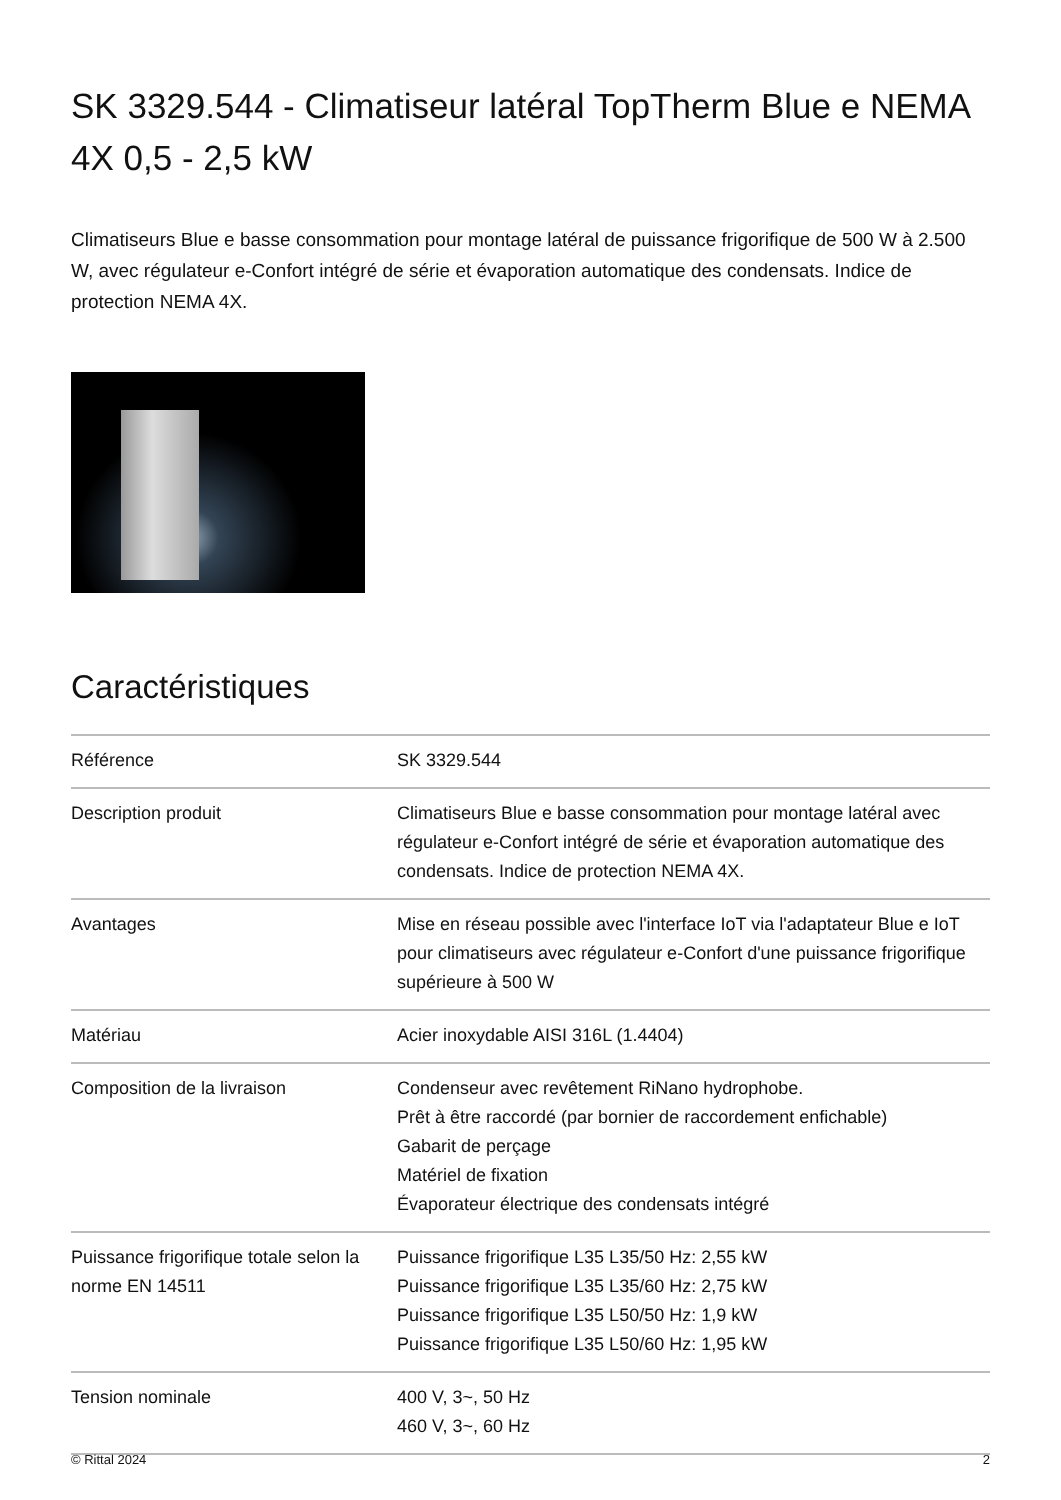SK 3329.544 - Climatiseur latéral TopTherm Blue e NEMA 4X 0,5 - 2,5 kW
Climatiseurs Blue e basse consommation pour montage latéral de puissance frigorifique de 500 W à 2.500 W, avec régulateur e-Confort intégré de série et évaporation automatique des condensats. Indice de protection NEMA 4X.
Caractéristiques
| Référence | SK 3329.544 |
| Description produit | Climatiseurs Blue e basse consommation pour montage latéral avec régulateur e-Confort intégré de série et évaporation automatique des condensats. Indice de protection NEMA 4X. |
| Avantages | Mise en réseau possible avec l'interface IoT via l'adaptateur Blue e IoT pour climatiseurs avec régulateur e-Confort d'une puissance frigorifique supérieure à 500 W |
| Matériau | Acier inoxydable AISI 316L (1.4404) |
| Composition de la livraison | Condenseur avec revêtement RiNano hydrophobe. Prêt à être raccordé (par bornier de raccordement enfichable) Gabarit de perçage Matériel de fixation Évaporateur électrique des condensats intégré |
| Puissance frigorifique totale selon la norme EN 14511 | Puissance frigorifique L35 L35/50 Hz: 2,55 kW Puissance frigorifique L35 L35/60 Hz: 2,75 kW Puissance frigorifique L35 L50/50 Hz: 1,9 kW Puissance frigorifique L35 L50/60 Hz: 1,95 kW |
| Tension nominale | 400 V, 3~, 50 Hz 460 V, 3~, 60 Hz |
© Rittal 2024 2